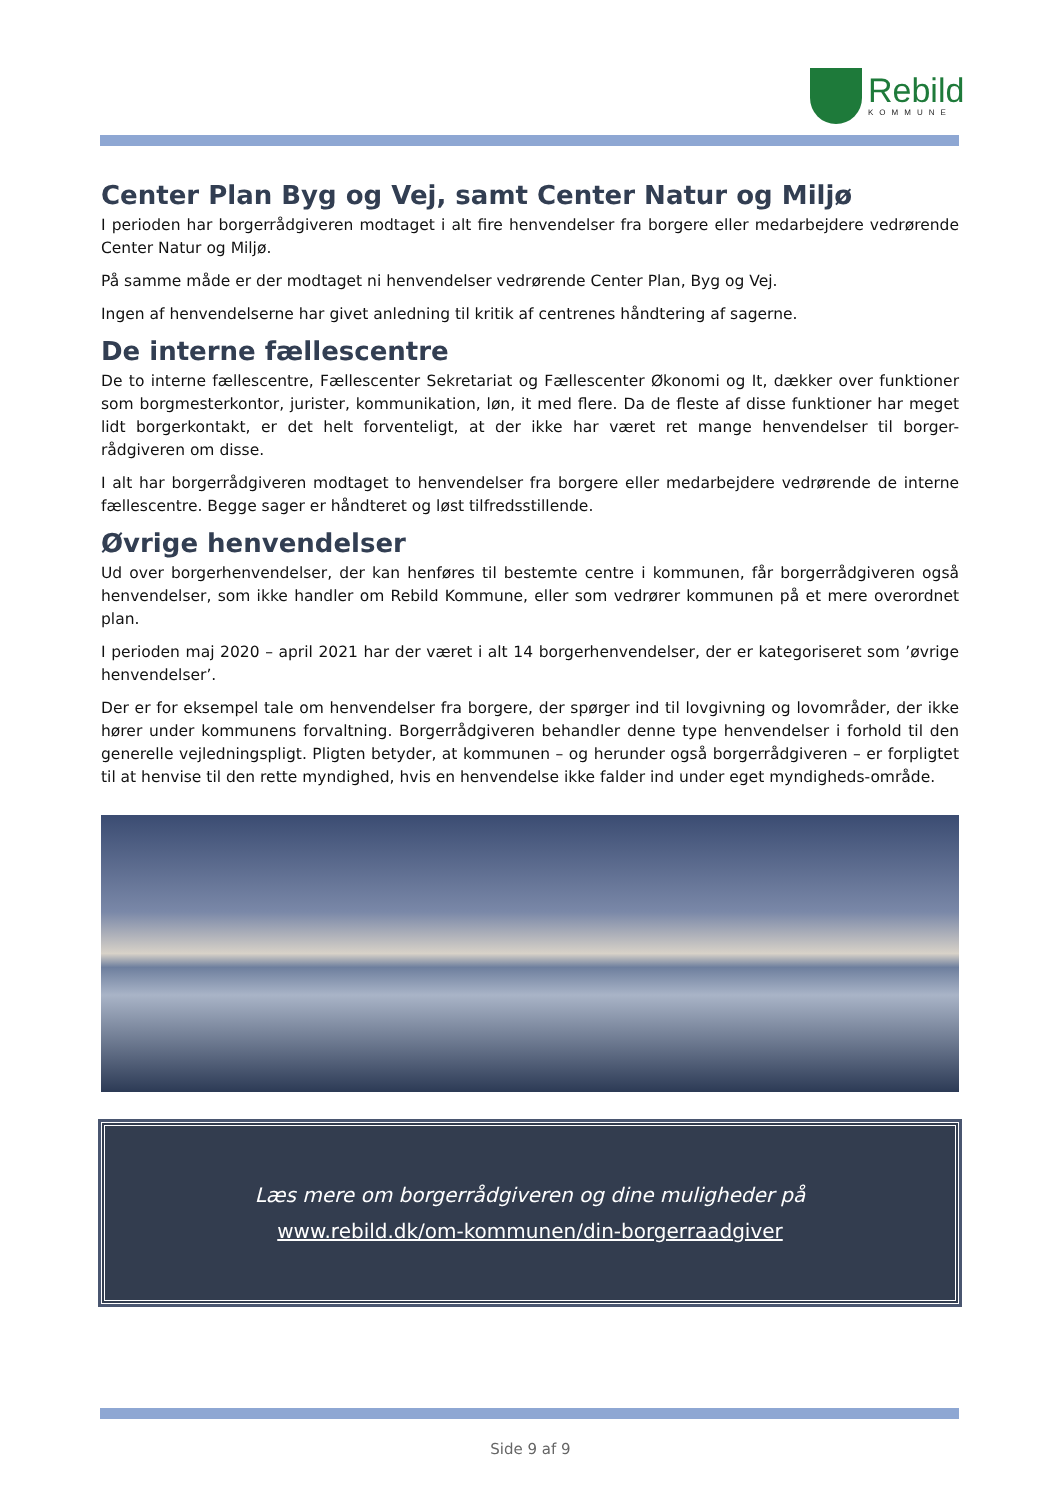Rebild
KOMMUNE
Center Plan Byg og Vej, samt Center Natur og Miljø
I perioden har borgerrådgiveren modtaget i alt fire henvendelser fra borgere eller medarbejdere vedrørende Center Natur og Miljø.
På samme måde er der modtaget ni henvendelser vedrørende Center Plan, Byg og Vej.
Ingen af henvendelserne har givet anledning til kritik af centrenes håndtering af sagerne.
De interne fællescentre
De to interne fællescentre, Fællescenter Sekretariat og Fællescenter Økonomi og It, dækker over funktioner som borgmesterkontor, jurister, kommunikation, løn, it med flere. Da de fleste af disse funktioner har meget lidt borgerkontakt, er det helt forventeligt, at der ikke har været ret mange henvendelser til borger-rådgiveren om disse.
I alt har borgerrådgiveren modtaget to henvendelser fra borgere eller medarbejdere vedrørende de interne fællescentre. Begge sager er håndteret og løst tilfredsstillende.
Øvrige henvendelser
Ud over borgerhenvendelser, der kan henføres til bestemte centre i kommunen, får borgerrådgiveren også henvendelser, som ikke handler om Rebild Kommune, eller som vedrører kommunen på et mere overordnet plan.
I perioden maj 2020 – april 2021 har der været i alt 14 borgerhenvendelser, der er kategoriseret som ’øvrige henvendelser’.
Der er for eksempel tale om henvendelser fra borgere, der spørger ind til lovgivning og lovområder, der ikke hører under kommunens forvaltning. Borgerrådgiveren behandler denne type henvendelser i forhold til den generelle vejledningspligt. Pligten betyder, at kommunen – og herunder også borgerrådgiveren – er forpligtet til at henvise til den rette myndighed, hvis en henvendelse ikke falder ind under eget myndigheds-område.
Læs mere om borgerrådgiveren og dine muligheder på
www.rebild.dk/om-kommunen/din-borgerraadgiver
Side 9 af 9